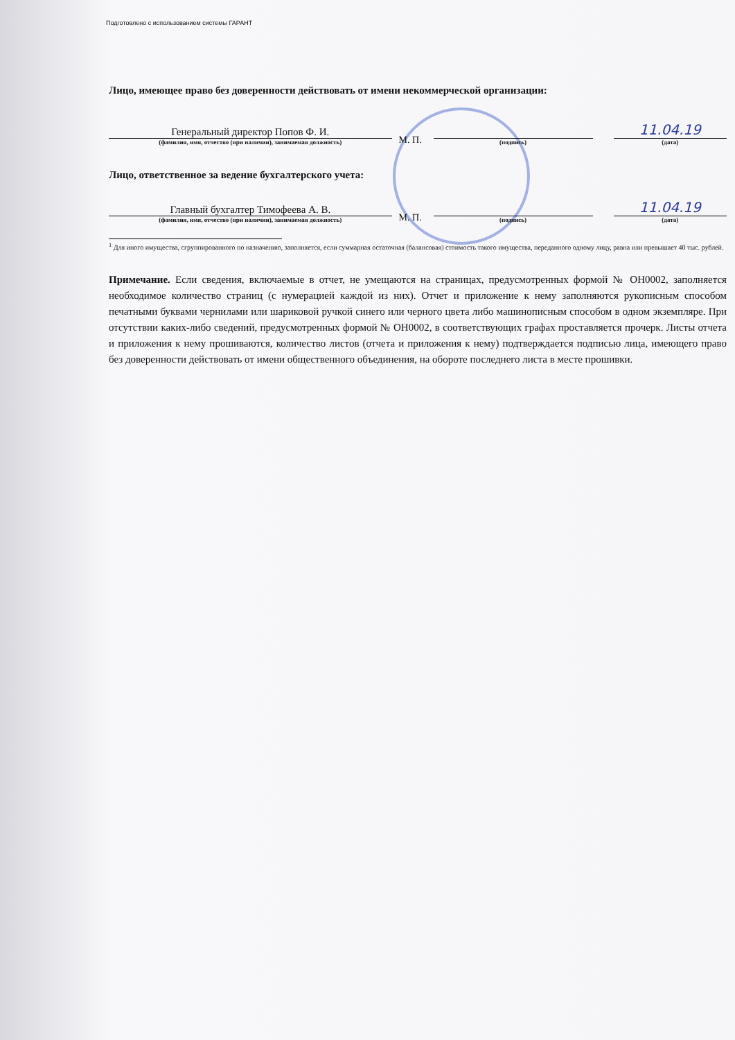Подготовлено с использованием системы ГАРАНТ
Лицо, имеющее право без доверенности действовать от имени некоммерческой организации:
Генеральный директор Попов Ф. И.
(фамилия, имя, отчество (при наличии), занимаемая должность)
М. П.
(подпись)
11.04.19
(дата)
Лицо, ответственное за ведение бухгалтерского учета:
Главный бухгалтер Тимофеева А. В.
(фамилия, имя, отчество (при наличии), занимаемая должность)
М. П.
(подпись)
11.04.19
(дата)
<sup>1</sup> Для иного имущества, сгруппированного по назначению, заполняется, если суммарная остаточная (балансовая) стоимость такого имущества, переданного одному лицу, равна или превышает 40 тыс. рублей.
Примечание. Если сведения, включаемые в отчет, не умещаются на страницах, предусмотренных формой № ОН0002, заполняется необходимое количество страниц (с нумерацией каждой из них). Отчет и приложение к нему заполняются рукописным способом печатными буквами чернилами или шариковой ручкой синего или черного цвета либо машинописным способом в одном экземпляре. При отсутствии каких-либо сведений, предусмотренных формой № ОН0002, в соответствующих графах проставляется прочерк. Листы отчета и приложения к нему прошиваются, количество листов (отчета и приложения к нему) подтверждается подписью лица, имеющего право без доверенности действовать от имени общественного объединения, на обороте последнего листа в месте прошивки.